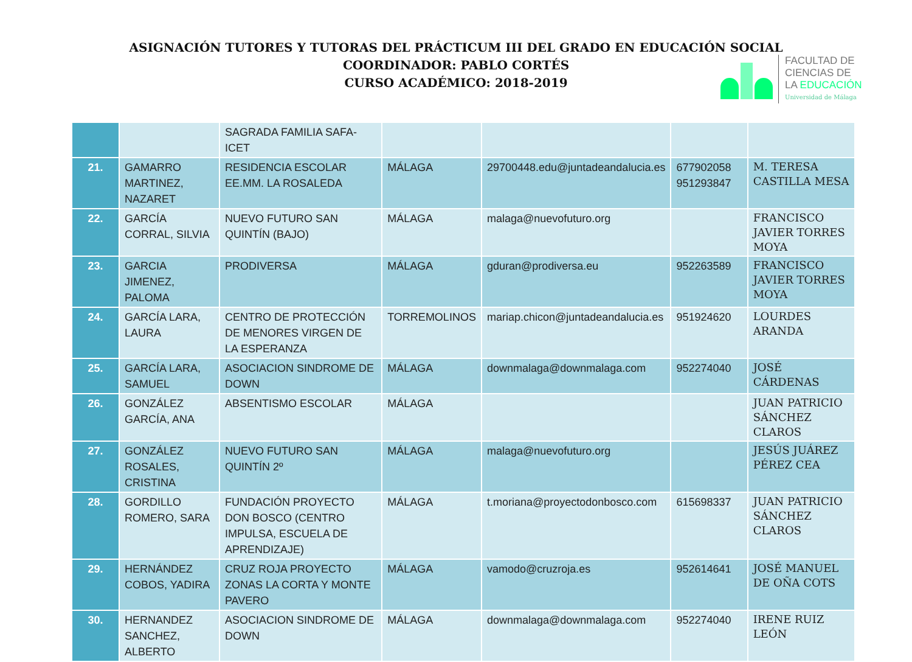ASIGNACIÓN TUTORES Y TUTORAS DEL PRÁCTICUM III DEL GRADO EN EDUCACIÓN SOCIAL
COORDINADOR: PABLO CORTÉS
CURSO ACADÉMICO: 2018-2019
FACULTAD DE
CIENCIAS DE
LA EDUCACIÓN
Universidad de Málaga
| | | SAGRADA FAMILIA SAFA-ICET | | | | |
| 21. | GAMARRO MARTINEZ, NAZARET | RESIDENCIA ESCOLAR EE.MM. LA ROSALEDA | MÁLAGA | 29700448.edu@juntadeandalucia.es | 677902058 951293847 | M. TERESA CASTILLA MESA |
| 22. | GARCÍA CORRAL, SILVIA | NUEVO FUTURO SAN QUINTÍN (BAJO) | MÁLAGA | malaga@nuevofuturo.org | | FRANCISCO JAVIER TORRES MOYA |
| 23. | GARCIA JIMENEZ, PALOMA | PRODIVERSA | MÁLAGA | gduran@prodiversa.eu | 952263589 | FRANCISCO JAVIER TORRES MOYA |
| 24. | GARCÍA LARA, LAURA | CENTRO DE PROTECCIÓN DE MENORES VIRGEN DE LA ESPERANZA | TORREMOLINOS | mariap.chicon@juntadeandalucia.es | 951924620 | LOURDES ARANDA |
| 25. | GARCÍA LARA, SAMUEL | ASOCIACION SINDROME DE DOWN | MÁLAGA | downmalaga@downmalaga.com | 952274040 | JOSÉ CÁRDENAS |
| 26. | GONZÁLEZ GARCÍA, ANA | ABSENTISMO ESCOLAR | MÁLAGA | | | JUAN PATRICIO SÁNCHEZ CLAROS |
| 27. | GONZÁLEZ ROSALES, CRISTINA | NUEVO FUTURO SAN QUINTÍN 2º | MÁLAGA | malaga@nuevofuturo.org | | JESÚS JUÁREZ PÉREZ CEA |
| 28. | GORDILLO ROMERO, SARA | FUNDACIÓN PROYECTO DON BOSCO (CENTRO IMPULSA, ESCUELA DE APRENDIZAJE) | MÁLAGA | t.moriana@proyectodonbosco.com | 615698337 | JUAN PATRICIO SÁNCHEZ CLAROS |
| 29. | HERNÁNDEZ COBOS, YADIRA | CRUZ ROJA PROYECTO ZONAS LA CORTA Y MONTE PAVERO | MÁLAGA | vamodo@cruzroja.es | 952614641 | JOSÉ MANUEL DE OÑA COTS |
| 30. | HERNANDEZ SANCHEZ, ALBERTO | ASOCIACION SINDROME DE DOWN | MÁLAGA | downmalaga@downmalaga.com | 952274040 | IRENE RUIZ LEÓN |